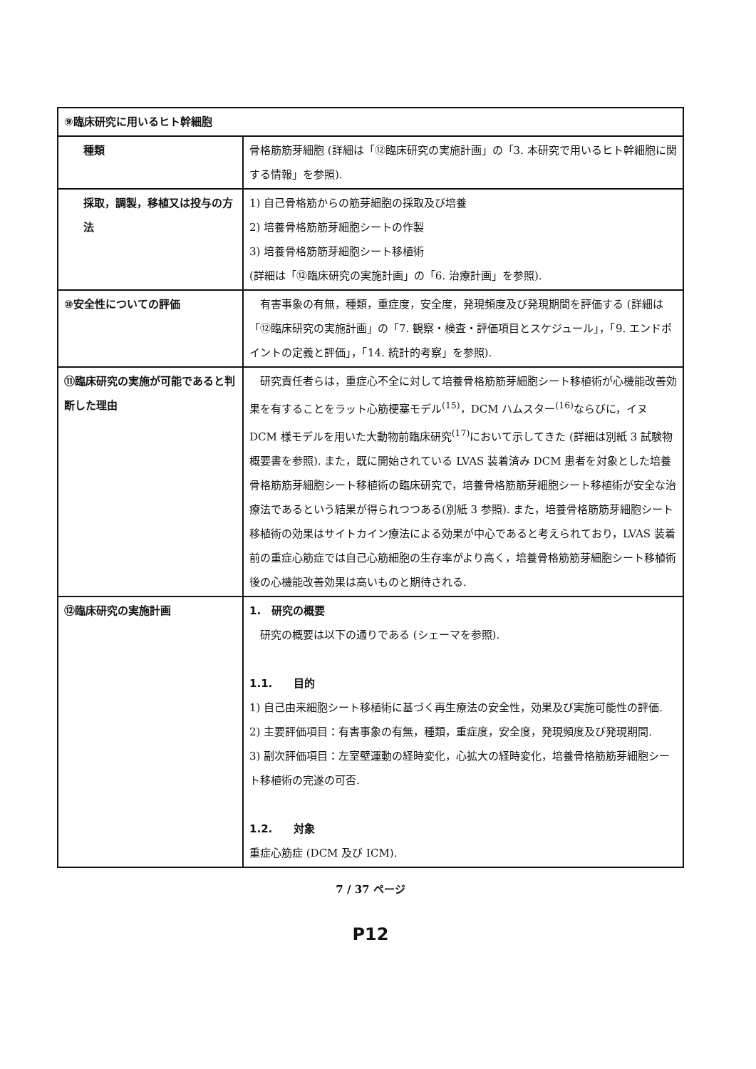| ⑨臨床研究に用いるヒト幹細胞 | |
| 種類 | 骨格筋筋芽細胞 (詳細は「⑫臨床研究の実施計画」の「3. 本研究で用いるヒト幹細胞に関する情報」を参照). |
| 採取，調製，移植又は投与の方法 | 1) 自己骨格筋からの筋芽細胞の採取及び培養 2) 培養骨格筋筋芽細胞シートの作製 3) 培養骨格筋筋芽細胞シート移植術 (詳細は「⑫臨床研究の実施計画」の「6. 治療計画」を参照). |
| ⑩安全性についての評価 | 有害事象の有無，種類，重症度，安全度，発現頻度及び発現期間を評価する (詳細は「⑫臨床研究の実施計画」の「7. 観察・検査・評価項目とスケジュール」，「9. エンドポイントの定義と評価」，「14. 統計的考察」を参照). |
| ⑪臨床研究の実施が可能であると判断した理由 | 研究責任者らは，重症心不全に対して培養骨格筋筋芽細胞シート移植術が心機能改善効果を有することをラット心筋梗塞モデル<sup>(15)</sup>，DCM ハムスター<sup>(16)</sup>ならびに，イヌ DCM 様モデルを用いた大動物前臨床研究<sup>(17)</sup>において示してきた (詳細は別紙 3 試験物概要書を参照). また，既に開始されている LVAS 装着済み DCM 患者を対象とした培養骨格筋筋芽細胞シート移植術の臨床研究で，培養骨格筋筋芽細胞シート移植術が安全な治療法であるという結果が得られつつある(別紙 3 参照). また，培養骨格筋筋芽細胞シート移植術の効果はサイトカイン療法による効果が中心であると考えられており，LVAS 装着前の重症心筋症では自己心筋細胞の生存率がより高く，培養骨格筋筋芽細胞シート移植術後の心機能改善効果は高いものと期待される. |
| ⑫臨床研究の実施計画 | 1. 研究の概要 研究の概要は以下の通りである (シェーマを参照). 1.1. 目的 1) 自己由来細胞シート移植術に基づく再生療法の安全性，効果及び実施可能性の評価. 2) 主要評価項目：有害事象の有無，種類，重症度，安全度，発現頻度及び発現期間. 3) 副次評価項目：左室壁運動の経時変化，心拡大の経時変化，培養骨格筋筋芽細胞シート移植術の完遂の可否. 1.2. 対象 重症心筋症 (DCM 及び ICM). |
7 / 37 ページ
P12